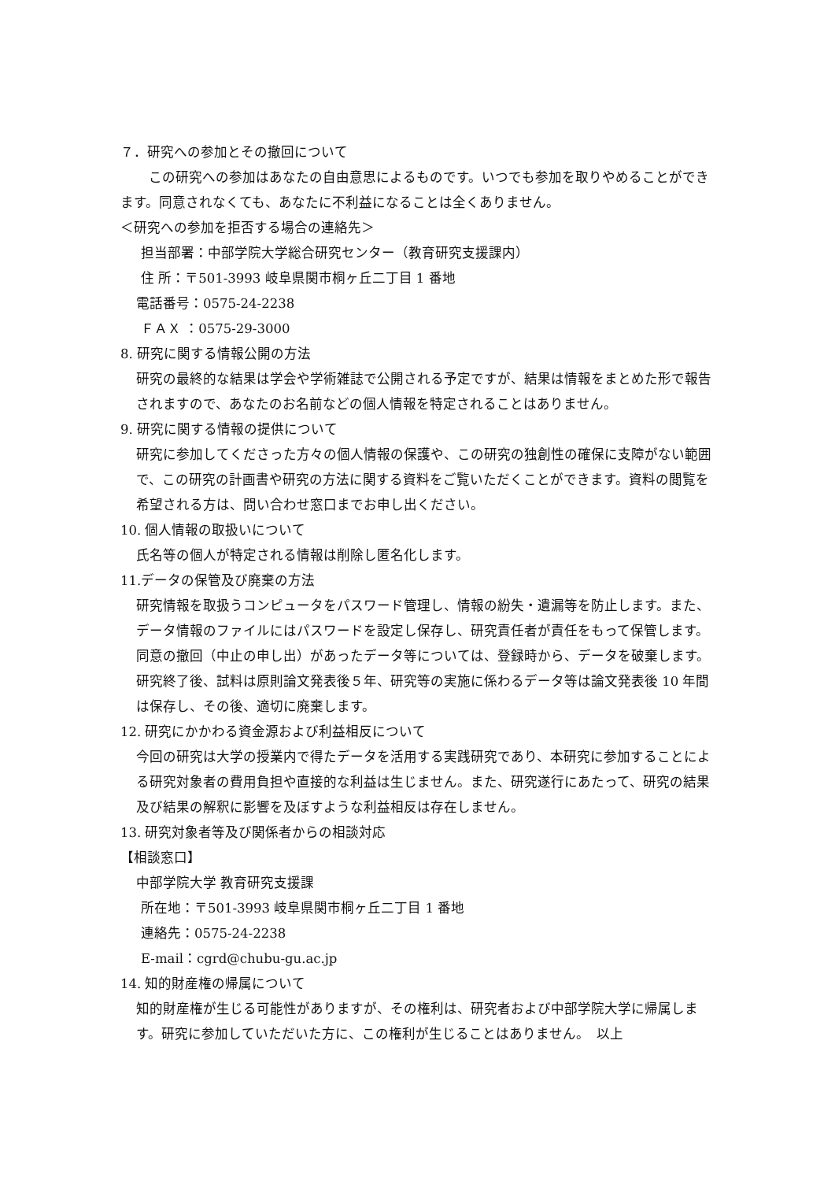７．研究への参加とその撤回について
この研究への参加はあなたの自由意思によるものです。いつでも参加を取りやめることができます。同意されなくても、あなたに不利益になることは全くありません。
＜研究への参加を拒否する場合の連絡先＞
担当部署：中部学院大学総合研究センター（教育研究支援課内）
住 所：〒501-3993 岐阜県関市桐ヶ丘二丁目 1 番地
電話番号：0575-24-2238
ＦＡＸ ：0575-29-3000
8. 研究に関する情報公開の方法
研究の最終的な結果は学会や学術雑誌で公開される予定ですが、結果は情報をまとめた形で報告されますので、あなたのお名前などの個人情報を特定されることはありません。
9. 研究に関する情報の提供について
研究に参加してくださった方々の個人情報の保護や、この研究の独創性の確保に支障がない範囲で、この研究の計画書や研究の方法に関する資料をご覧いただくことができます。資料の閲覧を希望される方は、問い合わせ窓口までお申し出ください。
10. 個人情報の取扱いについて
氏名等の個人が特定される情報は削除し匿名化します。
11.データの保管及び廃棄の方法
研究情報を取扱うコンピュータをパスワード管理し、情報の紛失・遺漏等を防止します。また、データ情報のファイルにはパスワードを設定し保存し、研究責任者が責任をもって保管します。同意の撤回（中止の申し出）があったデータ等については、登録時から、データを破棄します。研究終了後、試料は原則論文発表後５年、研究等の実施に係わるデータ等は論文発表後 10 年間は保存し、その後、適切に廃棄します。
12. 研究にかかわる資金源および利益相反について
今回の研究は大学の授業内で得たデータを活用する実践研究であり、本研究に参加することによる研究対象者の費用負担や直接的な利益は生じません。また、研究遂行にあたって、研究の結果及び結果の解釈に影響を及ぼすような利益相反は存在しません。
13. 研究対象者等及び関係者からの相談対応
【相談窓口】
中部学院大学 教育研究支援課
所在地：〒501-3993 岐阜県関市桐ヶ丘二丁目 1 番地
連絡先：0575-24-2238
E-mail：cgrd@chubu-gu.ac.jp
14. 知的財産権の帰属について
知的財産権が生じる可能性がありますが、その権利は、研究者および中部学院大学に帰属します。研究に参加していただいた方に、この権利が生じることはありません。　以上